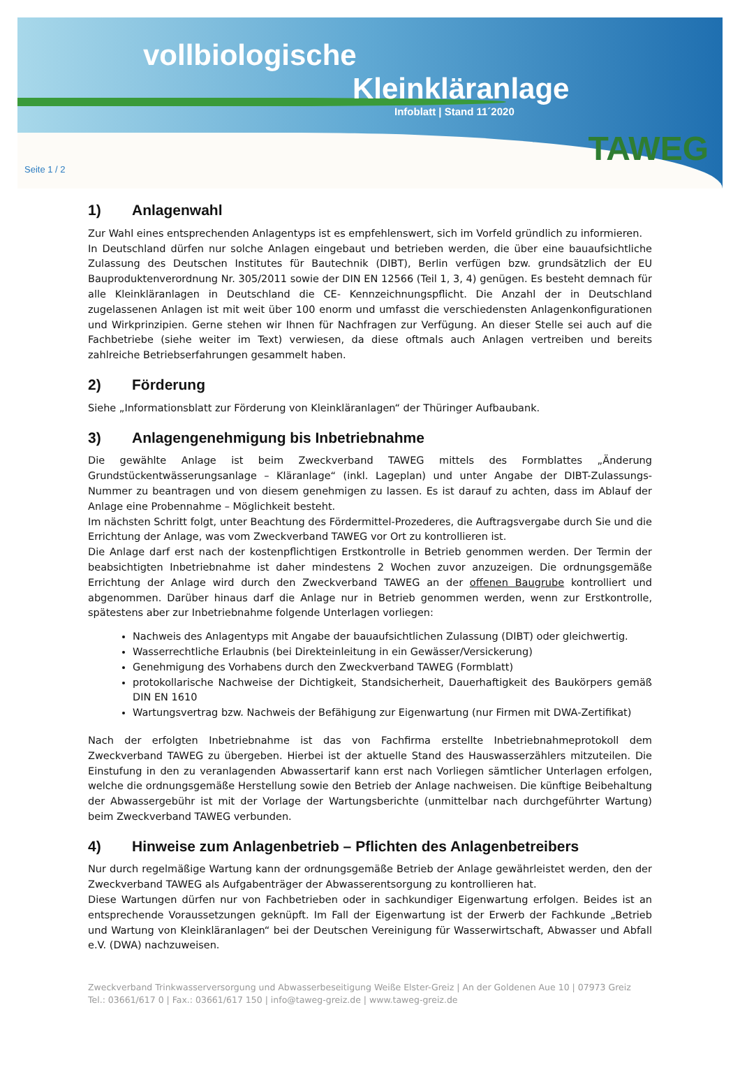vollbiologische
Kleinkläranlage
Infoblatt | Stand 11´2020
Seite 1 / 2
TAWEG
1) Anlagenwahl
Zur Wahl eines entsprechenden Anlagentyps ist es empfehlenswert, sich im Vorfeld gründlich zu informieren.
In Deutschland dürfen nur solche Anlagen eingebaut und betrieben werden, die über eine bauaufsichtliche Zulassung des Deutschen Institutes für Bautechnik (DIBT), Berlin verfügen bzw. grundsätzlich der EU Bauproduktenverordnung Nr. 305/2011 sowie der DIN EN 12566 (Teil 1, 3, 4) genügen. Es besteht demnach für alle Kleinkläranlagen in Deutschland die CE- Kennzeichnungspflicht. Die Anzahl der in Deutschland zugelassenen Anlagen ist mit weit über 100 enorm und umfasst die verschiedensten Anlagenkonfigurationen und Wirkprinzipien. Gerne stehen wir Ihnen für Nachfragen zur Verfügung. An dieser Stelle sei auch auf die Fachbetriebe (siehe weiter im Text) verwiesen, da diese oftmals auch Anlagen vertreiben und bereits zahlreiche Betriebserfahrungen gesammelt haben.
2) Förderung
Siehe „Informationsblatt zur Förderung von Kleinkläranlagen“ der Thüringer Aufbaubank.
3) Anlagengenehmigung bis Inbetriebnahme
Die gewählte Anlage ist beim Zweckverband TAWEG mittels des Formblattes „Änderung Grundstückentwässerungsanlage – Kläranlage“ (inkl. Lageplan) und unter Angabe der DIBT-Zulassungs-Nummer zu beantragen und von diesem genehmigen zu lassen. Es ist darauf zu achten, dass im Ablauf der Anlage eine Probennahme – Möglichkeit besteht.
Im nächsten Schritt folgt, unter Beachtung des Fördermittel-Prozederes, die Auftragsvergabe durch Sie und die Errichtung der Anlage, was vom Zweckverband TAWEG vor Ort zu kontrollieren ist.
Die Anlage darf erst nach der kostenpflichtigen Erstkontrolle in Betrieb genommen werden. Der Termin der beabsichtigten Inbetriebnahme ist daher mindestens 2 Wochen zuvor anzuzeigen. Die ordnungsgemäße Errichtung der Anlage wird durch den Zweckverband TAWEG an der offenen Baugrube kontrolliert und abgenommen. Darüber hinaus darf die Anlage nur in Betrieb genommen werden, wenn zur Erstkontrolle, spätestens aber zur Inbetriebnahme folgende Unterlagen vorliegen:
Nachweis des Anlagentyps mit Angabe der bauaufsichtlichen Zulassung (DIBT) oder gleichwertig.
Wasserrechtliche Erlaubnis (bei Direkteinleitung in ein Gewässer/Versickerung)
Genehmigung des Vorhabens durch den Zweckverband TAWEG (Formblatt)
protokollarische Nachweise der Dichtigkeit, Standsicherheit, Dauerhaftigkeit des Baukörpers gemäß DIN EN 1610
Wartungsvertrag bzw. Nachweis der Befähigung zur Eigenwartung (nur Firmen mit DWA-Zertifikat)
Nach der erfolgten Inbetriebnahme ist das von Fachfirma erstellte Inbetriebnahmeprotokoll dem Zweckverband TAWEG zu übergeben. Hierbei ist der aktuelle Stand des Hauswasserzählers mitzuteilen. Die Einstufung in den zu veranlagenden Abwassertarif kann erst nach Vorliegen sämtlicher Unterlagen erfolgen, welche die ordnungsgemäße Herstellung sowie den Betrieb der Anlage nachweisen. Die künftige Beibehaltung der Abwassergebühr ist mit der Vorlage der Wartungsberichte (unmittelbar nach durchgeführter Wartung) beim Zweckverband TAWEG verbunden.
4) Hinweise zum Anlagenbetrieb – Pflichten des Anlagenbetreibers
Nur durch regelmäßige Wartung kann der ordnungsgemäße Betrieb der Anlage gewährleistet werden, den der Zweckverband TAWEG als Aufgabenträger der Abwasserentsorgung zu kontrollieren hat.
Diese Wartungen dürfen nur von Fachbetrieben oder in sachkundiger Eigenwartung erfolgen. Beides ist an entsprechende Voraussetzungen geknüpft. Im Fall der Eigenwartung ist der Erwerb der Fachkunde „Betrieb und Wartung von Kleinkläranlagen“ bei der Deutschen Vereinigung für Wasserwirtschaft, Abwasser und Abfall e.V. (DWA) nachzuweisen.
Zweckverband Trinkwasserversorgung und Abwasserbeseitigung Weiße Elster-Greiz | An der Goldenen Aue 10 | 07973 Greiz
Tel.: 03661/617 0 | Fax.: 03661/617 150 | info@taweg-greiz.de | www.taweg-greiz.de